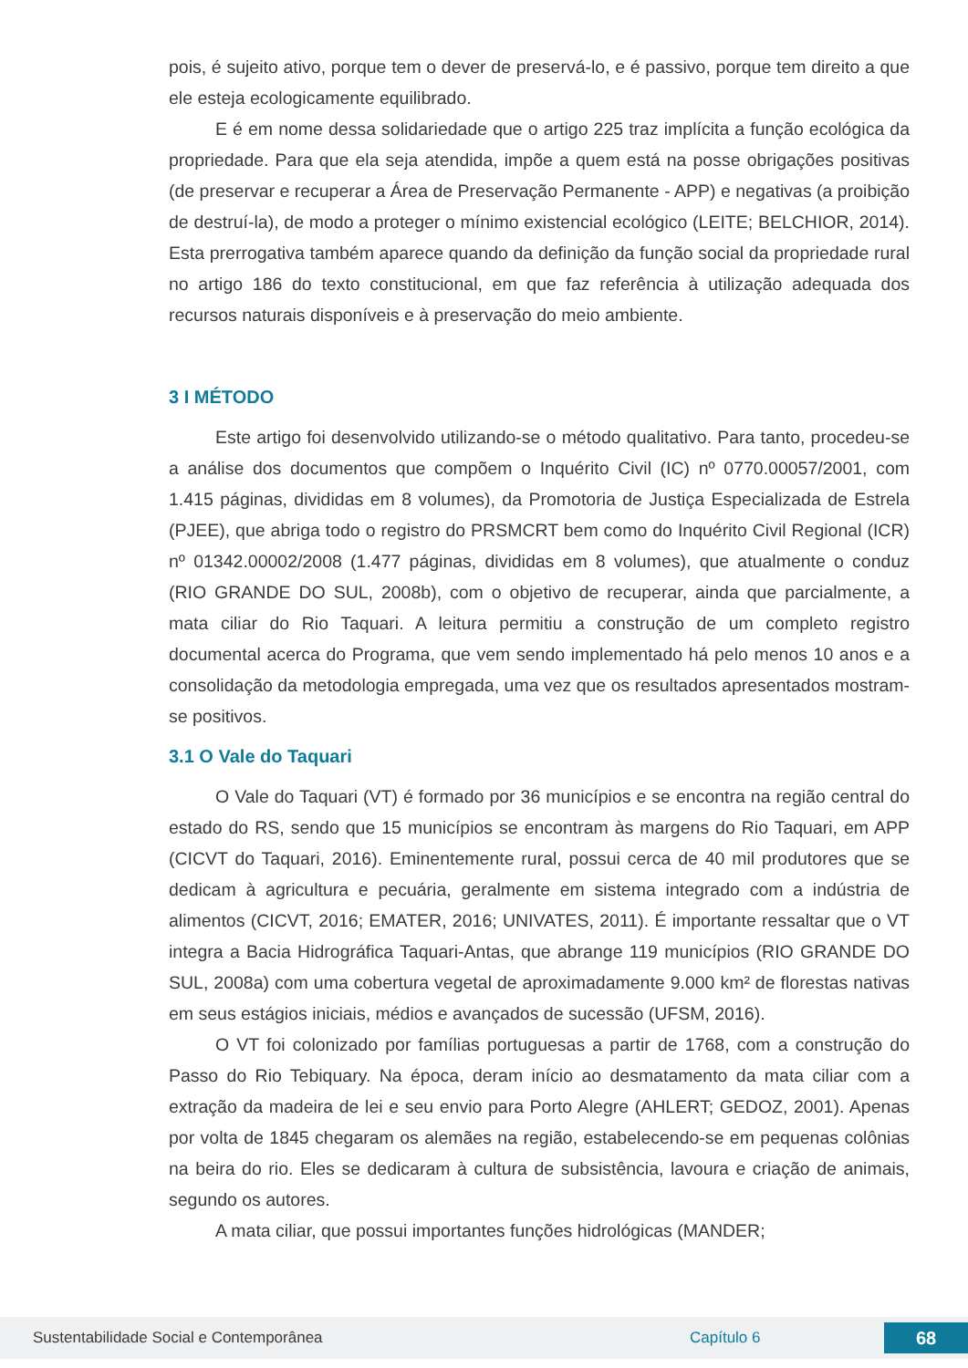pois, é sujeito ativo, porque tem o dever de preservá-lo, e é passivo, porque tem direito a que ele esteja ecologicamente equilibrado.
E é em nome dessa solidariedade que o artigo 225 traz implícita a função ecológica da propriedade. Para que ela seja atendida, impõe a quem está na posse obrigações positivas (de preservar e recuperar a Área de Preservação Permanente - APP) e negativas (a proibição de destruí-la), de modo a proteger o mínimo existencial ecológico (LEITE; BELCHIOR, 2014). Esta prerrogativa também aparece quando da definição da função social da propriedade rural no artigo 186 do texto constitucional, em que faz referência à utilização adequada dos recursos naturais disponíveis e à preservação do meio ambiente.
3 I MÉTODO
Este artigo foi desenvolvido utilizando-se o método qualitativo. Para tanto, procedeu-se a análise dos documentos que compõem o Inquérito Civil (IC) nº 0770.00057/2001, com 1.415 páginas, divididas em 8 volumes), da Promotoria de Justiça Especializada de Estrela (PJEE), que abriga todo o registro do PRSMCRT bem como do Inquérito Civil Regional (ICR) nº 01342.00002/2008 (1.477 páginas, divididas em 8 volumes), que atualmente o conduz (RIO GRANDE DO SUL, 2008b), com o objetivo de recuperar, ainda que parcialmente, a mata ciliar do Rio Taquari. A leitura permitiu a construção de um completo registro documental acerca do Programa, que vem sendo implementado há pelo menos 10 anos e a consolidação da metodologia empregada, uma vez que os resultados apresentados mostram-se positivos.
3.1 O Vale do Taquari
O Vale do Taquari (VT) é formado por 36 municípios e se encontra na região central do estado do RS, sendo que 15 municípios se encontram às margens do Rio Taquari, em APP (CICVT do Taquari, 2016). Eminentemente rural, possui cerca de 40 mil produtores que se dedicam à agricultura e pecuária, geralmente em sistema integrado com a indústria de alimentos (CICVT, 2016; EMATER, 2016; UNIVATES, 2011). É importante ressaltar que o VT integra a Bacia Hidrográfica Taquari-Antas, que abrange 119 municípios (RIO GRANDE DO SUL, 2008a) com uma cobertura vegetal de aproximadamente 9.000 km² de florestas nativas em seus estágios iniciais, médios e avançados de sucessão (UFSM, 2016).
O VT foi colonizado por famílias portuguesas a partir de 1768, com a construção do Passo do Rio Tebiquary. Na época, deram início ao desmatamento da mata ciliar com a extração da madeira de lei e seu envio para Porto Alegre (AHLERT; GEDOZ, 2001). Apenas por volta de 1845 chegaram os alemães na região, estabelecendo-se em pequenas colônias na beira do rio. Eles se dedicaram à cultura de subsistência, lavoura e criação de animais, segundo os autores.
A mata ciliar, que possui importantes funções hidrológicas (MANDER;
Sustentabilidade Social e Contemporânea Capítulo 6 68